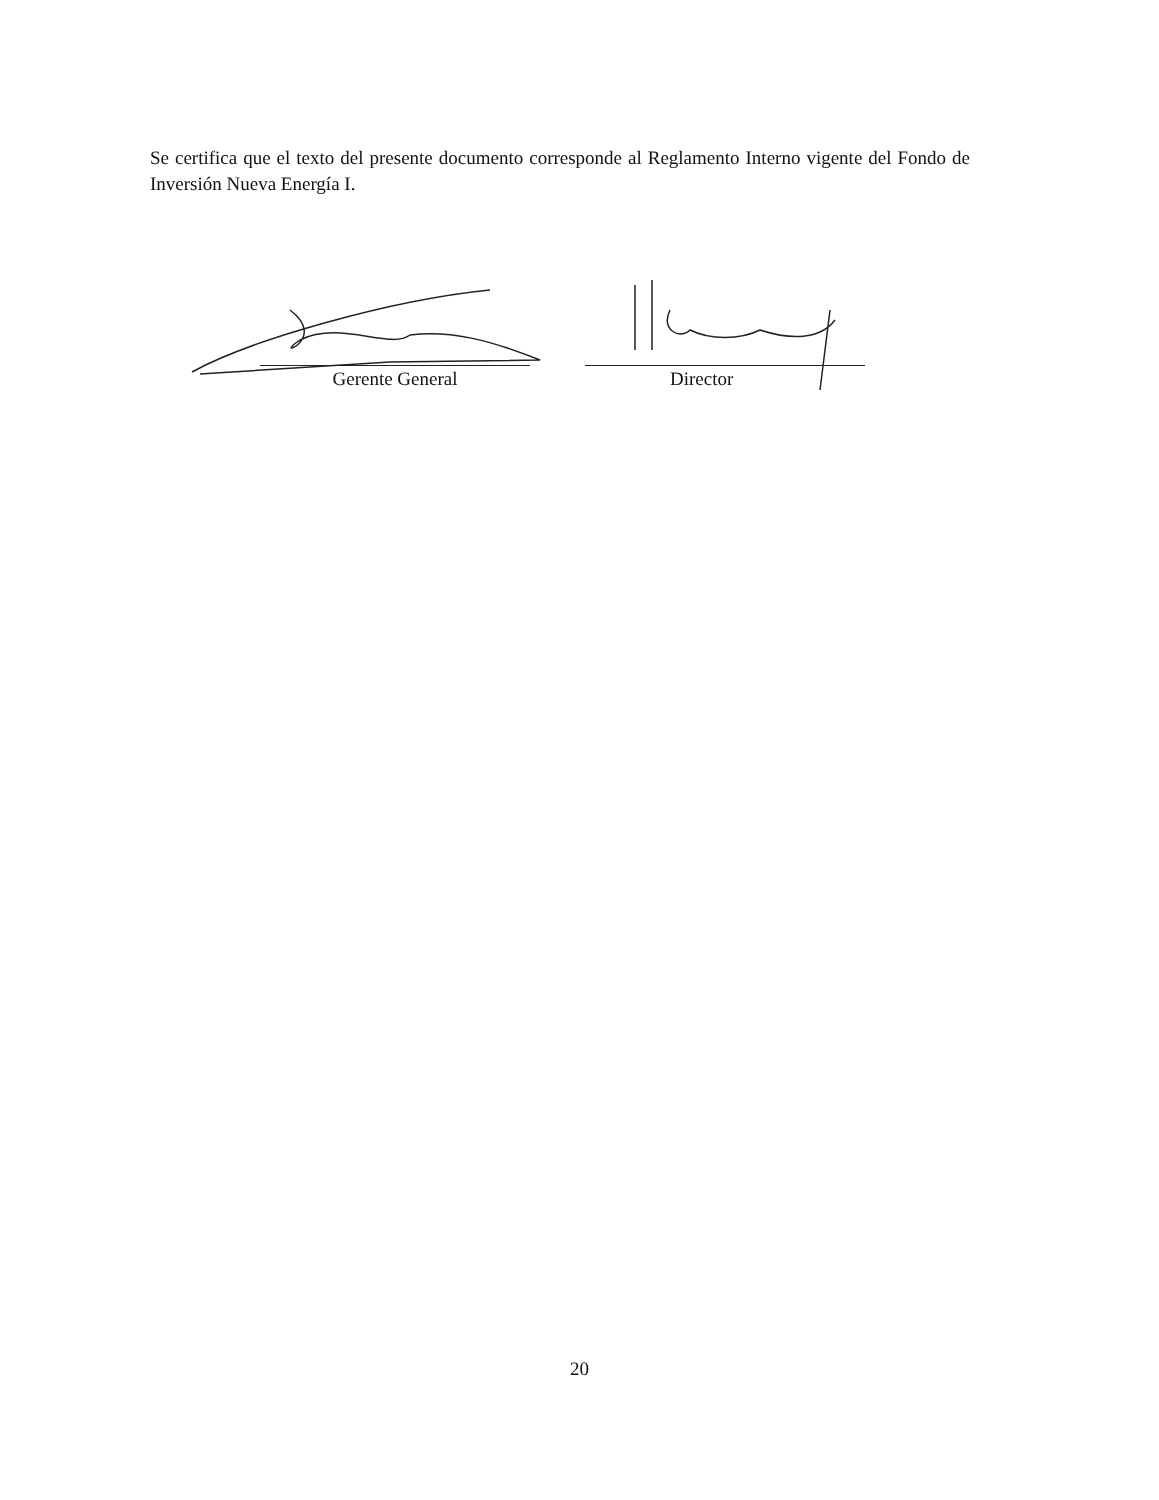Se certifica que el texto del presente documento corresponde al Reglamento Interno vigente del Fondo de Inversión Nueva Energía I.
Gerente General Director
20